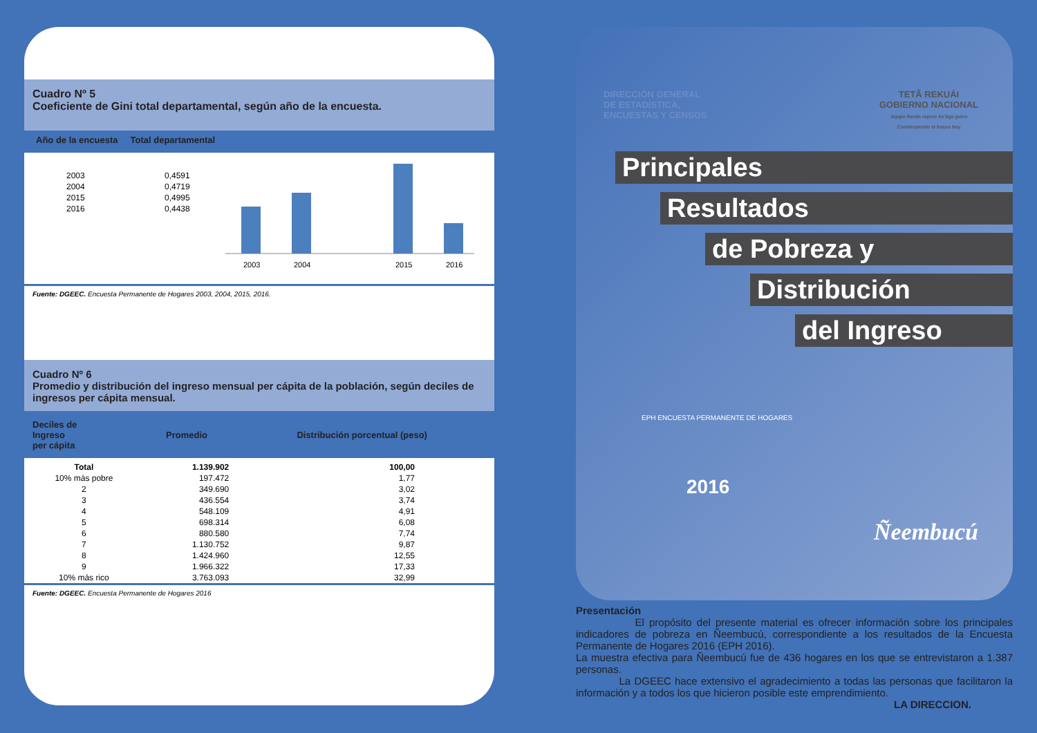Cuadro Nº 5
Coeficiente de Gini total departamental, según año de la encuesta.
Año de la encuesta Total departamental
| 2003 | 0,4591 |
| 2004 | 0,4719 |
| 2015 | 0,4995 |
| 2016 | 0,4438 |
2003
2004
2015
2016
Fuente: DGEEC. Encuesta Permanente de Hogares 2003, 2004, 2015, 2016.
Cuadro Nº 6
Promedio y distribución del ingreso mensual per cápita de la población, según deciles de ingresos per cápita mensual.
| Deciles de Ingreso per cápita | Promedio | Distribución porcentual (peso) |
| --- | --- | --- |
| Total | 1.139.902 | 100,00 |
| 10% más pobre | 197.472 | 1,77 |
| 2 | 349.690 | 3,02 |
| 3 | 436.554 | 3,74 |
| 4 | 548.109 | 4,91 |
| 5 | 698.314 | 6,08 |
| 6 | 880.580 | 7,74 |
| 7 | 1.130.752 | 9,87 |
| 8 | 1.424.960 | 12,55 |
| 9 | 1.966.322 | 17,33 |
| 10% más rico | 3.763.093 | 32,99 |
Fuente: DGEEC. Encuesta Permanente de Hogares 2016
DIRECCIÓN GENERAL
DE ESTADÍSTICA,
ENCUESTAS Y CENSOS
TETÃ REKUÁI
GOBIERNO NACIONAL
Jajapo ñande rapere ko'ãga guive
Construyendo el futuro hoy
Principales
Resultados
de Pobreza y
Distribución
del Ingreso
EPH ENCUESTA PERMANENTE DE HOGARES
2016
Ñeembucú
Presentación
El propósito del presente material es ofrecer información sobre los principales indicadores de pobreza en Ñeembucú, correspondiente a los resultados de la Encuesta Permanente de Hogares 2016 (EPH 2016).
La muestra efectiva para Ñeembucú fue de 436 hogares en los que se entrevistaron a 1.387 personas.
La DGEEC hace extensivo el agradecimiento a todas las personas que facilitaron la información y a todos los que hicieron posible este emprendimiento.
LA DIRECCION.